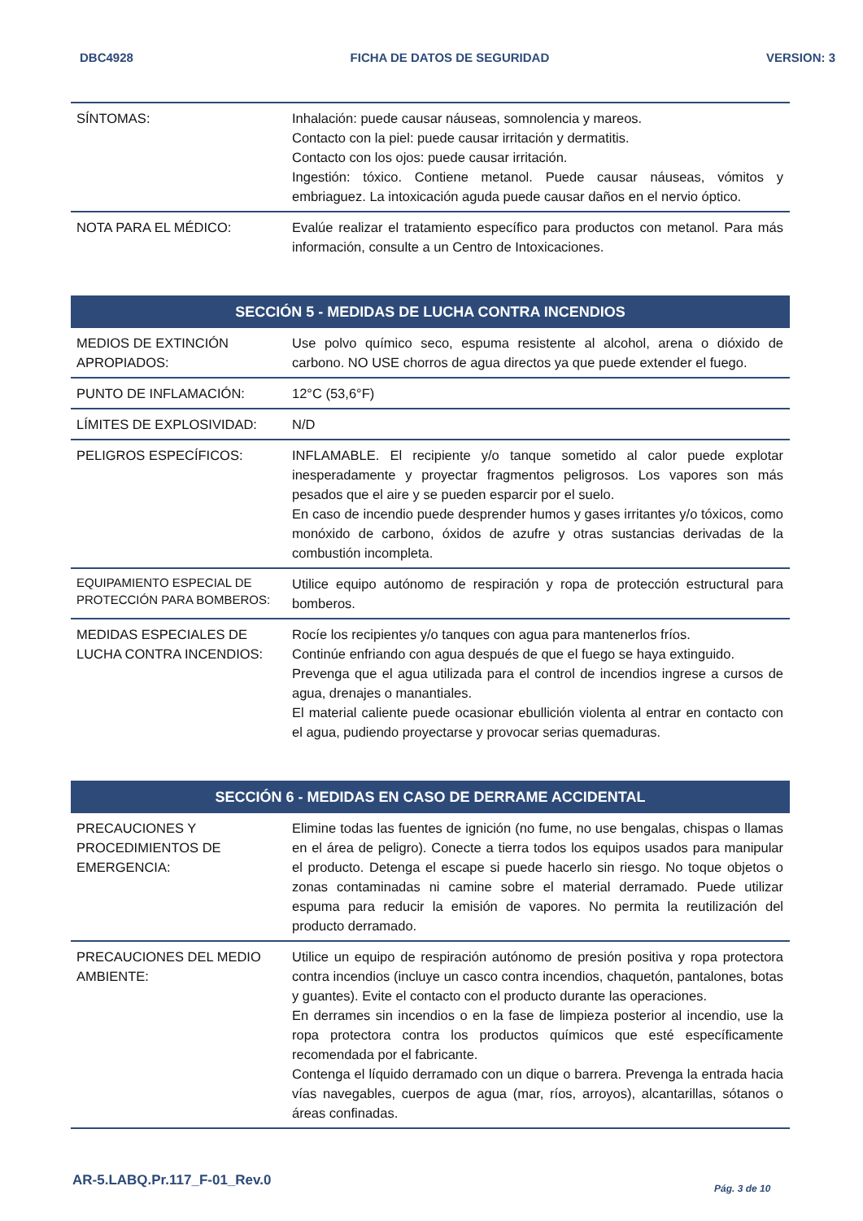DBC4928 FICHA DE DATOS DE SEGURIDAD VERSION: 3
| SÍNTOMAS: | Inhalación: puede causar náuseas, somnolencia y mareos. Contacto con la piel: puede causar irritación y dermatitis. Contacto con los ojos: puede causar irritación. Ingestión: tóxico. Contiene metanol. Puede causar náuseas, vómitos y embriaguez. La intoxicación aguda puede causar daños en el nervio óptico. |
| NOTA PARA EL MÉDICO: | Evalúe realizar el tratamiento específico para productos con metanol. Para más información, consulte a un Centro de Intoxicaciones. |
| SECCIÓN 5 - MEDIDAS DE LUCHA CONTRA INCENDIOS | |
| MEDIOS DE EXTINCIÓN APROPIADOS: | Use polvo químico seco, espuma resistente al alcohol, arena o dióxido de carbono. NO USE chorros de agua directos ya que puede extender el fuego. |
| PUNTO DE INFLAMACIÓN: | 12°C (53,6°F) |
| LÍMITES DE EXPLOSIVIDAD: | N/D |
| PELIGROS ESPECÍFICOS: | INFLAMABLE. El recipiente y/o tanque sometido al calor puede explotar inesperadamente y proyectar fragmentos peligrosos. Los vapores son más pesados que el aire y se pueden esparcir por el suelo. En caso de incendio puede desprender humos y gases irritantes y/o tóxicos, como monóxido de carbono, óxidos de azufre y otras sustancias derivadas de la combustión incompleta. |
| EQUIPAMIENTO ESPECIAL DE PROTECCIÓN PARA BOMBEROS: | Utilice equipo autónomo de respiración y ropa de protección estructural para bomberos. |
| MEDIDAS ESPECIALES DE LUCHA CONTRA INCENDIOS: | Rocíe los recipientes y/o tanques con agua para mantenerlos fríos. Continúe enfriando con agua después de que el fuego se haya extinguido. Prevenga que el agua utilizada para el control de incendios ingrese a cursos de agua, drenajes o manantiales. El material caliente puede ocasionar ebullición violenta al entrar en contacto con el agua, pudiendo proyectarse y provocar serias quemaduras. |
| SECCIÓN 6 - MEDIDAS EN CASO DE DERRAME ACCIDENTAL | |
| PRECAUCIONES Y PROCEDIMIENTOS DE EMERGENCIA: | Elimine todas las fuentes de ignición (no fume, no use bengalas, chispas o llamas en el área de peligro). Conecte a tierra todos los equipos usados para manipular el producto. Detenga el escape si puede hacerlo sin riesgo. No toque objetos o zonas contaminadas ni camine sobre el material derramado. Puede utilizar espuma para reducir la emisión de vapores. No permita la reutilización del producto derramado. |
| PRECAUCIONES DEL MEDIO AMBIENTE: | Utilice un equipo de respiración autónomo de presión positiva y ropa protectora contra incendios (incluye un casco contra incendios, chaquetón, pantalones, botas y guantes). Evite el contacto con el producto durante las operaciones. En derrames sin incendios o en la fase de limpieza posterior al incendio, use la ropa protectora contra los productos químicos que esté específicamente recomendada por el fabricante. Contenga el líquido derramado con un dique o barrera. Prevenga la entrada hacia vías navegables, cuerpos de agua (mar, ríos, arroyos), alcantarillas, sótanos o áreas confinadas. |
AR-5.LABQ.Pr.117_F-01_Rev.0 Pág. 3 de 10